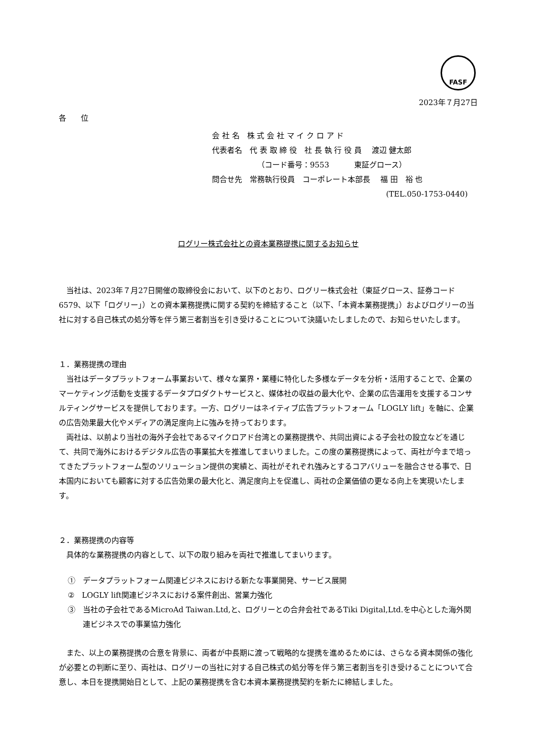FASF
2023年７月27日
各 位
会 社 名　株 式 会 社 マ イ ク ロ ア ド
代表者名　代 表 取 締 役　社 長 執 行 役 員　 渡辺 健太郎
（コード番号：9553　　　 東証グロース）
問合せ先　常務執行役員　コーポレート本部長　 福 田　裕 也
(TEL.050-1753-0440)
ログリー株式会社との資本業務提携に関するお知らせ
当社は、2023年７月27日開催の取締役会において、以下のとおり、ログリー株式会社（東証グロース、証券コード6579、以下「ログリー」）との資本業務提携に関する契約を締結すること（以下、「本資本業務提携」）およびログリーの当社に対する自己株式の処分等を伴う第三者割当を引き受けることについて決議いたしましたので、お知らせいたします。
１．業務提携の理由
当社はデータプラットフォーム事業おいて、様々な業界・業種に特化した多様なデータを分析・活用することで、企業のマーケティング活動を支援するデータプロダクトサービスと、媒体社の収益の最大化や、企業の広告運用を支援するコンサルティングサービスを提供しております。一方、ログリーはネイティブ広告プラットフォーム「LOGLY lift」を軸に、企業の広告効果最大化やメディアの満足度向上に強みを持っております。
両社は、以前より当社の海外子会社であるマイクロアド台湾との業務提携や、共同出資による子会社の設立などを通じて、共同で海外におけるデジタル広告の事業拡大を推進してまいりました。この度の業務提携によって、両社が今まで培ってきたプラットフォーム型のソリューション提供の実績と、両社がそれぞれ強みとするコアバリューを融合させる事で、日本国内においても顧客に対する広告効果の最大化と、満足度向上を促進し、両社の企業価値の更なる向上を実現いたします。
２．業務提携の内容等
具体的な業務提携の内容として、以下の取り組みを両社で推進してまいります。
①　データプラットフォーム関連ビジネスにおける新たな事業開発、サービス展開
②　LOGLY lift関連ビジネスにおける案件創出、営業力強化
③　当社の子会社であるMicroAd Taiwan.Ltd,と、ログリーとの合弁会社であるTiki Digital,Ltd.を中心とした海外関連ビジネスでの事業協力強化
また、以上の業務提携の合意を背景に、両者が中長期に渡って戦略的な提携を進めるためには、さらなる資本関係の強化が必要との判断に至り、両社は、ログリーの当社に対する自己株式の処分等を伴う第三者割当を引き受けることについて合意し、本日を提携開始日として、上記の業務提携を含む本資本業務提携契約を新たに締結しました。